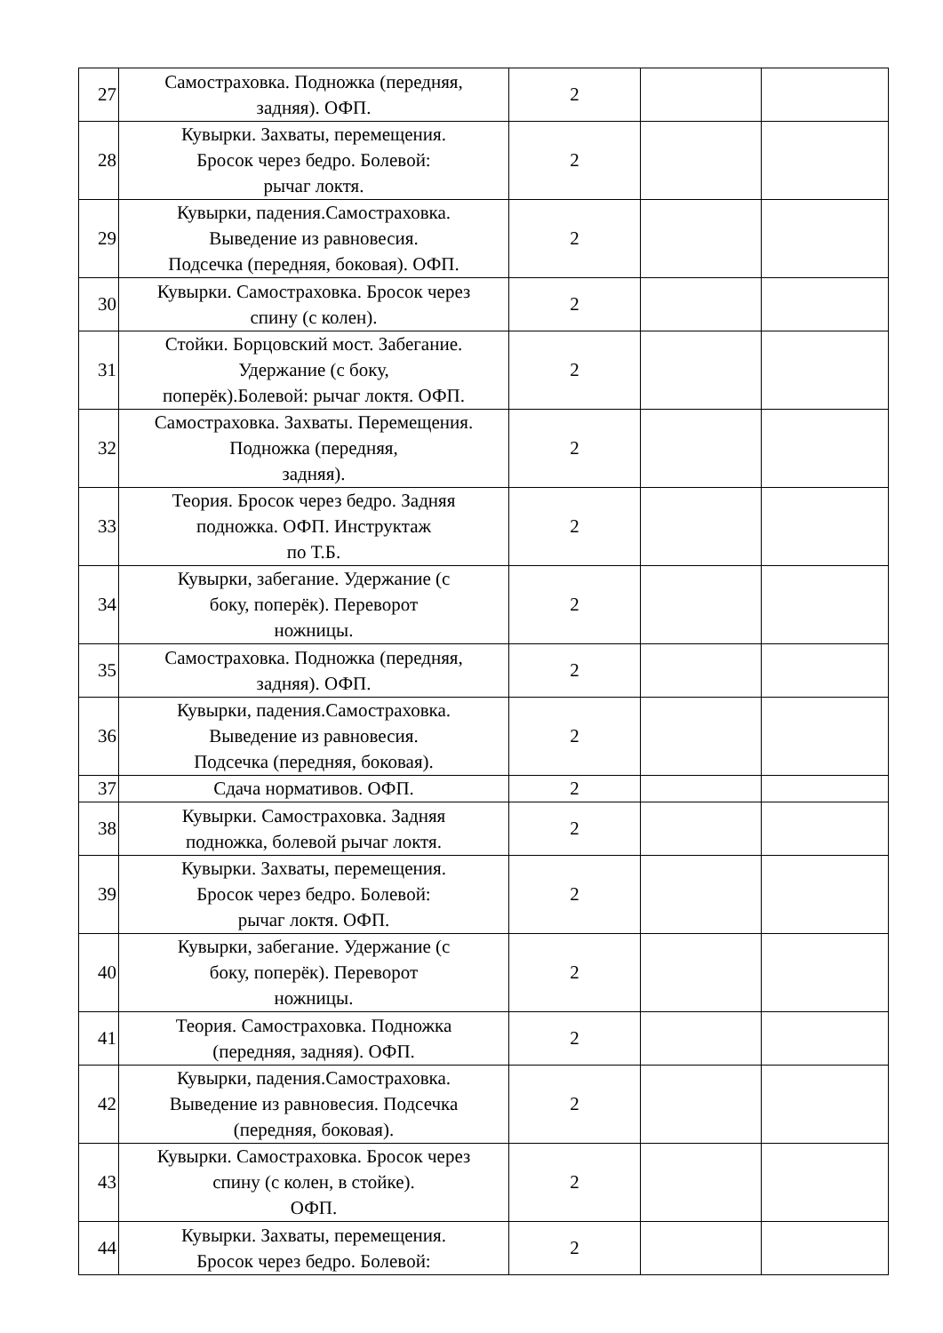| 27 | Самостраховка. Подножка (передняя, задняя). ОФП. | 2 | | |
| 28 | Кувырки. Захваты, перемещения. Бросок через бедро. Болевой: рычаг локтя. | 2 | | |
| 29 | Кувырки, падения.Самостраховка. Выведение из равновесия. Подсечка (передняя, боковая). ОФП. | 2 | | |
| 30 | Кувырки. Самостраховка. Бросок через спину (с колен). | 2 | | |
| 31 | Стойки. Борцовский мост. Забегание. Удержание (с боку, поперёк).Болевой: рычаг локтя. ОФП. | 2 | | |
| 32 | Самостраховка. Захваты. Перемещения. Подножка (передняя, задняя). | 2 | | |
| 33 | Теория. Бросок через бедро. Задняя подножка. ОФП. Инструктаж по Т.Б. | 2 | | |
| 34 | Кувырки, забегание. Удержание (с боку, поперёк). Переворот ножницы. | 2 | | |
| 35 | Самостраховка. Подножка (передняя, задняя). ОФП. | 2 | | |
| 36 | Кувырки, падения.Самостраховка. Выведение из равновесия. Подсечка (передняя, боковая). | 2 | | |
| 37 | Сдача нормативов. ОФП. | 2 | | |
| 38 | Кувырки. Самостраховка. Задняя подножка, болевой рычаг локтя. | 2 | | |
| 39 | Кувырки. Захваты, перемещения. Бросок через бедро. Болевой: рычаг локтя. ОФП. | 2 | | |
| 40 | Кувырки, забегание. Удержание (с боку, поперёк). Переворот ножницы. | 2 | | |
| 41 | Теория. Самостраховка. Подножка (передняя, задняя). ОФП. | 2 | | |
| 42 | Кувырки, падения.Самостраховка. Выведение из равновесия. Подсечка (передняя, боковая). | 2 | | |
| 43 | Кувырки. Самостраховка. Бросок через спину (с колен, в стойке). ОФП. | 2 | | |
| 44 | Кувырки. Захваты, перемещения. Бросок через бедро. Болевой: | 2 | | |